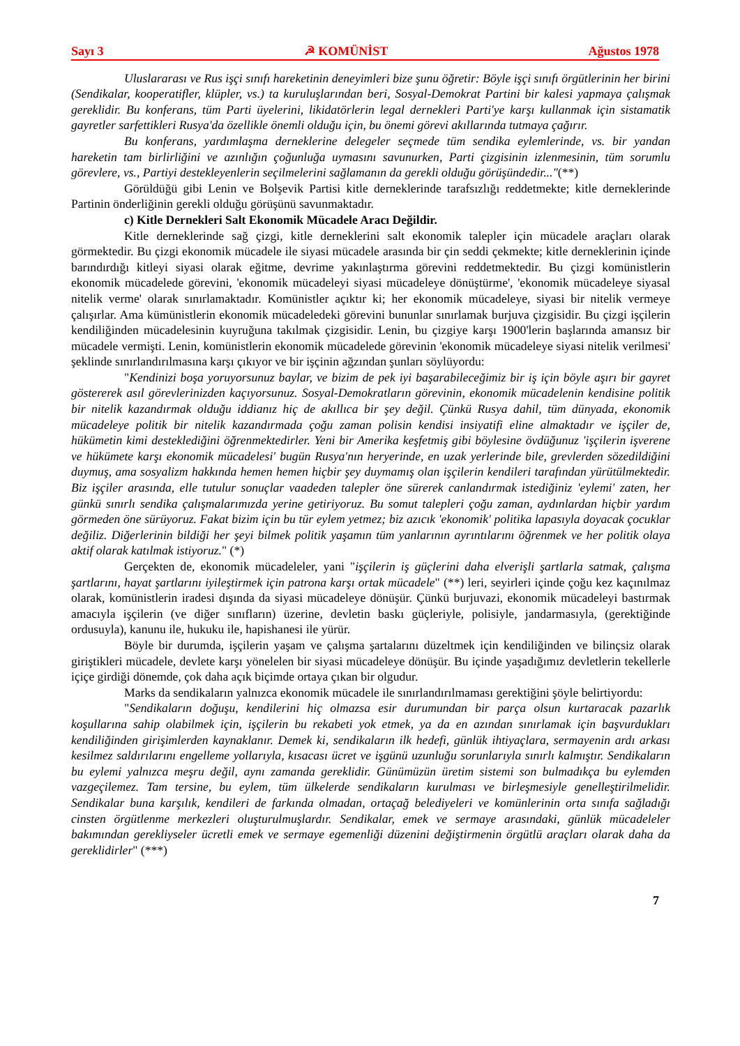Sayı 3 ☭ KOMÜNİST Ağustos 1978
Uluslararası ve Rus işçi sınıfı hareketinin deneyimleri bize şunu öğretir: Böyle işçi sınıfı örgütlerinin her birini (Sendikalar, kooperatifler, klüpler, vs.) ta kuruluşlarından beri, Sosyal-Demokrat Partini bir kalesi yapmaya çalışmak gereklidir. Bu konferans, tüm Parti üyelerini, likidatörlerin legal dernekleri Parti'ye karşı kullanmak için sistamatik gayretler sarfettikleri Rusya'da özellikle önemli olduğu için, bu önemi görevi akıllarında tutmaya çağırır.
Bu konferans, yardımlaşma derneklerine delegeler seçmede tüm sendika eylemlerinde, vs. bir yandan hareketin tam birlirliğini ve azınlığın çoğunluğa uymasını savunurken, Parti çizgisinin izlenmesinin, tüm sorumlu görevlere, vs., Partiyi destekleyenlerin seçilmelerini sağlamanın da gerekli olduğu görüşündedir..."(**)
Görüldüğü gibi Lenin ve Bolşevik Partisi kitle derneklerinde tarafsızlığı reddetmekte; kitle derneklerinde Partinin önderliğinin gerekli olduğu görüşünü savunmaktadır.
c) Kitle Dernekleri Salt Ekonomik Mücadele Aracı Değildir.
Kitle derneklerinde sağ çizgi, kitle derneklerini salt ekonomik talepler için mücadele araçları olarak görmektedir. Bu çizgi ekonomik mücadele ile siyasi mücadele arasında bir çin seddi çekmekte; kitle derneklerinin içinde barındırdığı kitleyi siyasi olarak eğitme, devrime yakınlaştırma görevini reddetmektedir. Bu çizgi komünistlerin ekonomik mücadelede görevini, 'ekonomik mücadeleyi siyasi mücadeleye dönüştürme', 'ekonomik mücadeleye siyasal nitelik verme' olarak sınırlamaktadır. Komünistler açıktır ki; her ekonomik mücadeleye, siyasi bir nitelik vermeye çalışırlar. Ama kümünistlerin ekonomik mücadeledeki görevini bununlar sınırlamak burjuva çizgisidir. Bu çizgi işçilerin kendiliğinden mücadelesinin kuyruğuna takılmak çizgisidir. Lenin, bu çizgiye karşı 1900'lerin başlarında amansız bir mücadele vermişti. Lenin, komünistlerin ekonomik mücadelede görevinin 'ekonomik mücadeleye siyasi nitelik verilmesi' şeklinde sınırlandırılmasına karşı çıkıyor ve bir işçinin ağzından şunları söylüyordu:
"Kendinizi boşa yoruyorsunuz baylar, ve bizim de pek iyi başarabileceğimiz bir iş için böyle aşırı bir gayret göstererek asıl görevlerinizden kaçıyorsunuz. Sosyal-Demokratların görevinin, ekonomik mücadelenin kendisine politik bir nitelik kazandırmak olduğu iddianız hiç de akıllıca bir şey değil. Çünkü Rusya dahil, tüm dünyada, ekonomik mücadeleye politik bir nitelik kazandırmada çoğu zaman polisin kendisi insiyatifi eline almaktadır ve işçiler de, hükümetin kimi desteklediğini öğrenmektedirler. Yeni bir Amerika keşfetmiş gibi böylesine övdüğunuz 'işçilerin işverene ve hükümete karşı ekonomik mücadelesi' bugün Rusya'nın heryerinde, en uzak yerlerinde bile, grevlerden sözedildiğini duymuş, ama sosyalizm hakkında hemen hemen hiçbir şey duymamış olan işçilerin kendileri tarafından yürütülmektedir. Biz işçiler arasında, elle tutulur sonuçlar vaadeden talepler öne sürerek canlandırmak istediğiniz 'eylemi' zaten, her günkü sınırlı sendika çalışmalarımızda yerine getiriyoruz. Bu somut talepleri çoğu zaman, aydınlardan hiçbir yardım görmeden öne sürüyoruz. Fakat bizim için bu tür eylem yetmez; biz azıcık 'ekonomik' politika lapasıyla doyacak çocuklar değiliz. Diğerlerinin bildiği her şeyi bilmek politik yaşamın tüm yanlarının ayrıntılarını öğrenmek ve her politik olaya aktif olarak katılmak istiyoruz." (*)
Gerçekten de, ekonomik mücadeleler, yani "işçilerin iş güçlerini daha elverişli şartlarla satmak, çalışma şartlarını, hayat şartlarını iyileştirmek için patrona karşı ortak mücadele" (**) leri, seyirleri içinde çoğu kez kaçınılmaz olarak, komünistlerin iradesi dışında da siyasi mücadeleye dönüşür. Çünkü burjuvazi, ekonomik mücadeleyi bastırmak amacıyla işçilerin (ve diğer sınıfların) üzerine, devletin baskı güçleriyle, polisiyle, jandarmasıyla, (gerektiğinde ordusuyla), kanunu ile, hukuku ile, hapishanesi ile yürür.
Böyle bir durumda, işçilerin yaşam ve çalışma şartalarını düzeltmek için kendiliğinden ve bilinçsiz olarak giriştikleri mücadele, devlete karşı yönelelen bir siyasi mücadeleye dönüşür. Bu içinde yaşadığımız devletlerin tekellerle içiçe girdiği dönemde, çok daha açık biçimde ortaya çıkan bir olgudur.
Marks da sendikaların yalnızca ekonomik mücadele ile sınırlandırılmaması gerektiğini şöyle belirtiyordu:
"Sendikaların doğuşu, kendilerini hiç olmazsa esir durumundan bir parça olsun kurtaracak pazarlık koşullarına sahip olabilmek için, işçilerin bu rekabeti yok etmek, ya da en azından sınırlamak için başvurdukları kendiliğinden girişimlerden kaynaklanır. Demek ki, sendikaların ilk hedefi, günlük ihtiyaçlara, sermayenin ardı arkası kesilmez saldırılarını engelleme yollarıyla, kısacası ücret ve işgünü uzunluğu sorunlarıyla sınırlı kalmıştır. Sendikaların bu eylemi yalnızca meşru değil, aynı zamanda gereklidir. Günümüzün üretim sistemi son bulmadıkça bu eylemden vazgeçilemez. Tam tersine, bu eylem, tüm ülkelerde sendikaların kurulması ve birleşmesiyle genelleştirilmelidir. Sendikalar buna karşılık, kendileri de farkında olmadan, ortaçağ belediyeleri ve komünlerinin orta sınıfa sağladığı cinsten örgütlenme merkezleri oluşturulmuşlardır. Sendikalar, emek ve sermaye arasındaki, günlük mücadeleler bakımından gerekliyseler ücretli emek ve sermaye egemenliği düzenini değiştirmenin örgütlü araçları olarak daha da gereklidirler" (***)
7